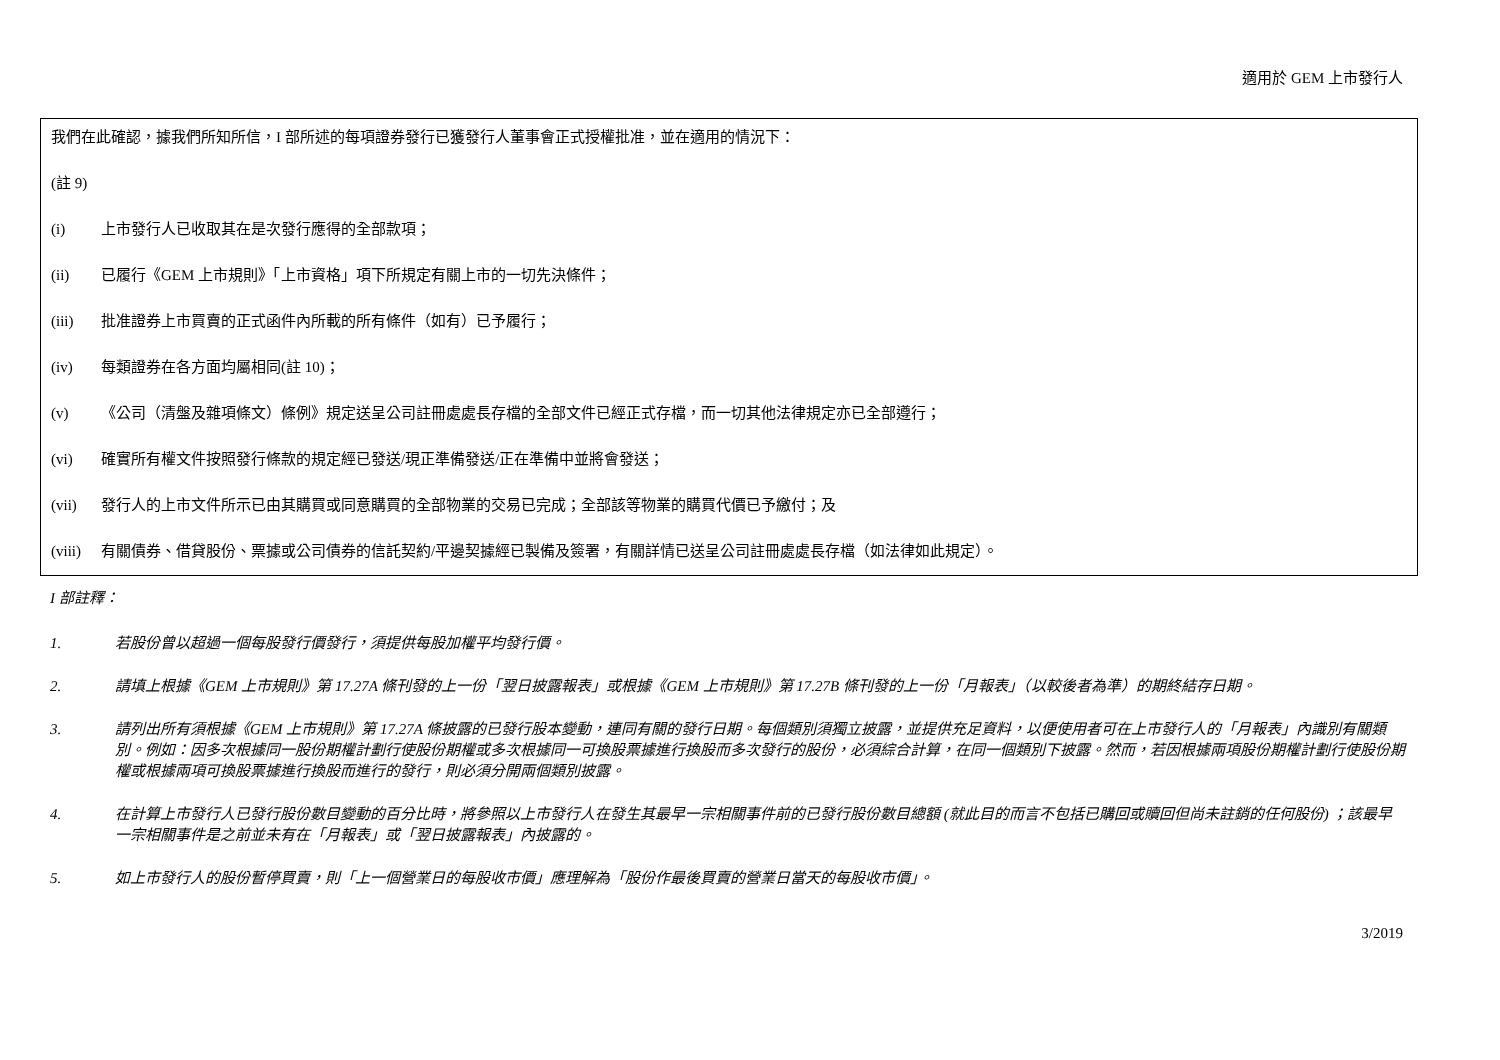適用於 GEM 上市發行人
我們在此確認，據我們所知所信，I 部所述的每項證券發行已獲發行人董事會正式授權批准，並在適用的情況下：
(註 9)
(i) 上市發行人已收取其在是次發行應得的全部款項；
(ii) 已履行《GEM 上市規則》「上市資格」項下所規定有關上市的一切先決條件；
(iii) 批准證券上市買賣的正式函件內所載的所有條件（如有）已予履行；
(iv) 每類證券在各方面均屬相同(註 10)；
(v) 《公司（清盤及雜項條文）條例》規定送呈公司註冊處處長存檔的全部文件已經正式存檔，而一切其他法律規定亦已全部遵行；
(vi) 確實所有權文件按照發行條款的規定經已發送/現正準備發送/正在準備中並將會發送；
(vii) 發行人的上市文件所示已由其購買或同意購買的全部物業的交易已完成；全部該等物業的購買代價已予繳付；及
(viii) 有關債券、借貸股份、票據或公司債券的信託契約/平邊契據經已製備及簽署，有關詳情已送呈公司註冊處處長存檔（如法律如此規定）。
I 部註釋：
1. 若股份曾以超過一個每股發行價發行，須提供每股加權平均發行價。
2. 請填上根據《GEM 上市規則》第 17.27A 條刊發的上一份「翌日披露報表」或根據《GEM 上市規則》第 17.27B 條刊發的上一份「月報表」（以較後者為準）的期終結存日期。
3. 請列出所有須根據《GEM 上市規則》第 17.27A 條披露的已發行股本變動，連同有關的發行日期。每個類別須獨立披露，並提供充足資料，以便使用者可在上市發行人的「月報表」內識別有關類別。例如：因多次根據同一股份期權計劃行使股份期權或多次根據同一可換股票據進行換股而多次發行的股份，必須綜合計算，在同一個類別下披露。然而，若因根據兩項股份期權計劃行使股份期權或根據兩項可換股票據進行換股而進行的發行，則必須分開兩個類別披露。
4. 在計算上市發行人已發行股份數目變動的百分比時，將參照以上市發行人在發生其最早一宗相關事件前的已發行股份數目總額 (就此目的而言不包括已購回或贖回但尚未註銷的任何股份) ；該最早一宗相關事件是之前並未有在「月報表」或「翌日披露報表」內披露的。
5. 如上市發行人的股份暫停買賣，則「上一個營業日的每股收市價」應理解為「股份作最後買賣的營業日當天的每股收市價」。
3/2019